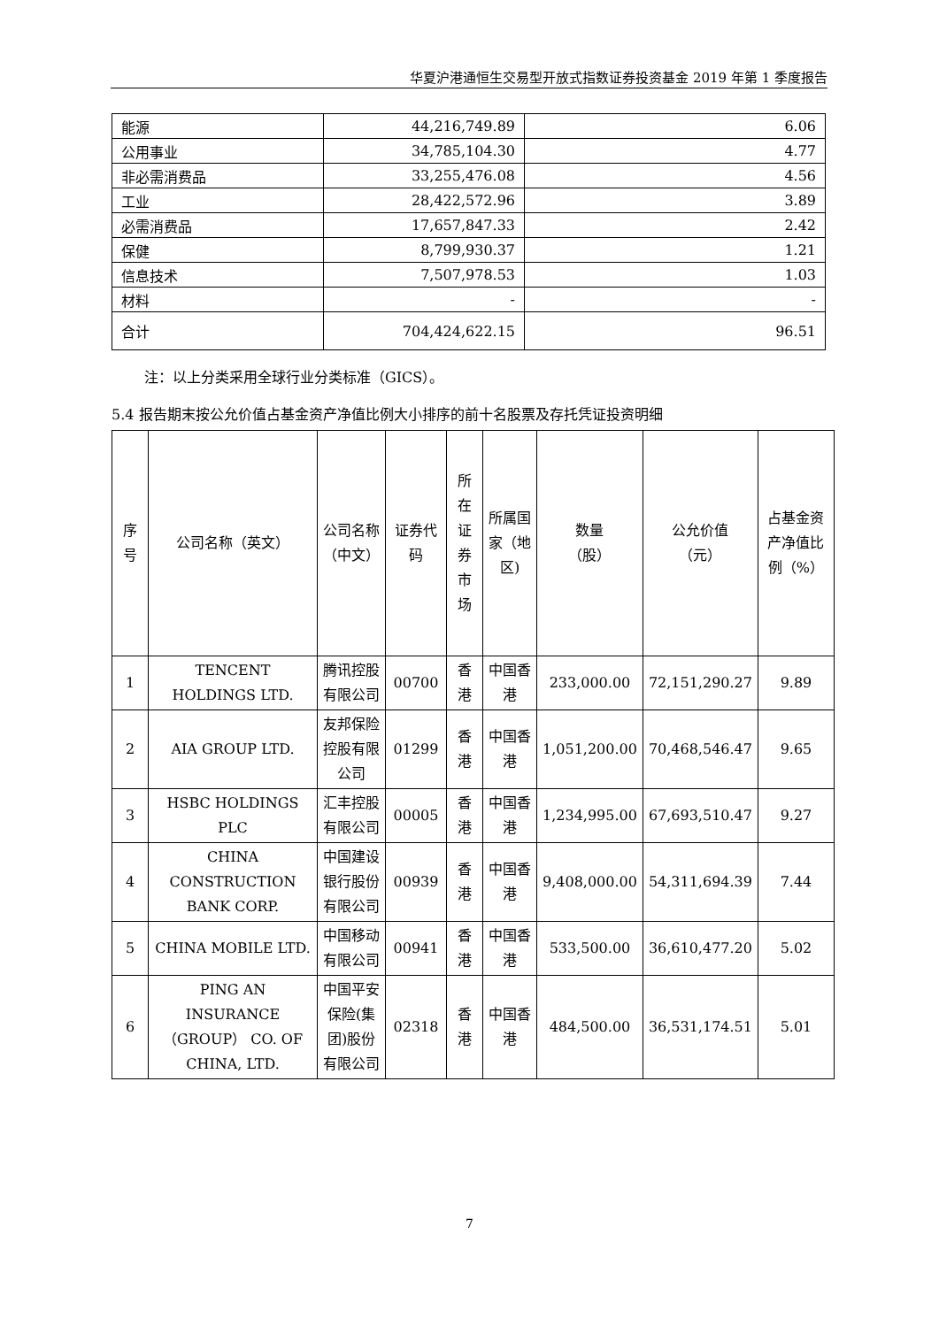华夏沪港通恒生交易型开放式指数证券投资基金 2019 年第 1 季度报告
| 能源 | 44,216,749.89 | 6.06 |
| 公用事业 | 34,785,104.30 | 4.77 |
| 非必需消费品 | 33,255,476.08 | 4.56 |
| 工业 | 28,422,572.96 | 3.89 |
| 必需消费品 | 17,657,847.33 | 2.42 |
| 保健 | 8,799,930.37 | 1.21 |
| 信息技术 | 7,507,978.53 | 1.03 |
| 材料 | - | - |
| 合计 | 704,424,622.15 | 96.51 |
注：以上分类采用全球行业分类标准（GICS）。
5.4 报告期末按公允价值占基金资产净值比例大小排序的前十名股票及存托凭证投资明细
| 序号 | 公司名称（英文） | 公司名称（中文） | 证券代码 | 所在证券市场 | 所属国家（地区) | 数量 （股） | 公允价值 （元） | 占基金资产净值比例（%） |
| --- | --- | --- | --- | --- | --- | --- | --- | --- |
| 1 | TENCENT HOLDINGS LTD. | 腾讯控股有限公司 | 00700 | 香港 | 中国香港 | 233,000.00 | 72,151,290.27 | 9.89 |
| 2 | AIA GROUP LTD. | 友邦保险控股有限公司 | 01299 | 香港 | 中国香港 | 1,051,200.00 | 70,468,546.47 | 9.65 |
| 3 | HSBC HOLDINGS PLC | 汇丰控股有限公司 | 00005 | 香港 | 中国香港 | 1,234,995.00 | 67,693,510.47 | 9.27 |
| 4 | CHINA CONSTRUCTION BANK CORP. | 中国建设银行股份有限公司 | 00939 | 香港 | 中国香港 | 9,408,000.00 | 54,311,694.39 | 7.44 |
| 5 | CHINA MOBILE LTD. | 中国移动有限公司 | 00941 | 香港 | 中国香港 | 533,500.00 | 36,610,477.20 | 5.02 |
| 6 | PING AN INSURANCE （GROUP） CO. OF CHINA, LTD. | 中国平安保险(集团)股份有限公司 | 02318 | 香港 | 中国香港 | 484,500.00 | 36,531,174.51 | 5.01 |
7